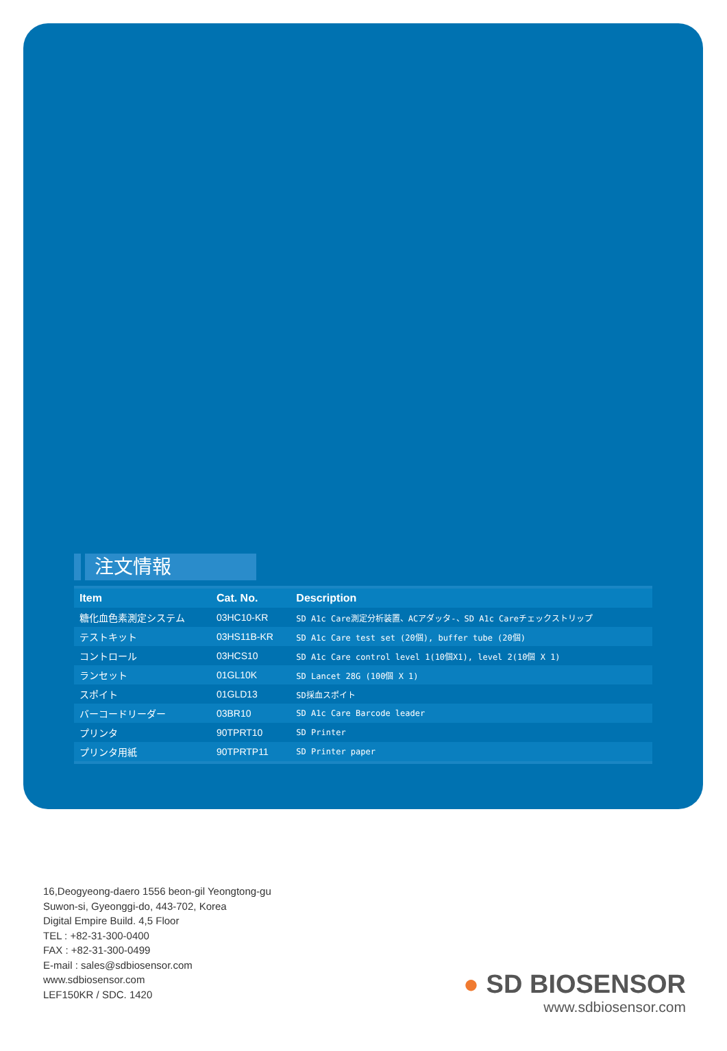注文情報
| Item | Cat. No. | Description |
| --- | --- | --- |
| 糖化血色素測定システム | 03HC10-KR | SD A1c Care測定分析装置、ACアダッタ-、SD A1c Careチェックストリップ |
| テストキット | 03HS11B-KR | SD A1c Care test set (20個), buffer tube (20個) |
| コントロール | 03HCS10 | SD A1c Care control level 1(10個X1), level 2(10個 X 1) |
| ランセット | 01GL10K | SD Lancet 28G (100個 X 1) |
| スポイト | 01GLD13 | SD採血スポイト |
| バーコードリーダー | 03BR10 | SD A1c Care Barcode leader |
| プリンタ | 90TPRT10 | SD Printer |
| プリンタ用紙 | 90TPRTP11 | SD Printer paper |
16,Deogyeong-daero 1556 beon-gil Yeongtong-gu
Suwon-si, Gyeonggi-do, 443-702, Korea
Digital Empire Build. 4,5 Floor
TEL : +82-31-300-0400
FAX : +82-31-300-0499
E-mail : sales@sdbiosensor.com
www.sdbiosensor.com
LEF150KR / SDC. 1420
● SD BIOSENSOR
www.sdbiosensor.com